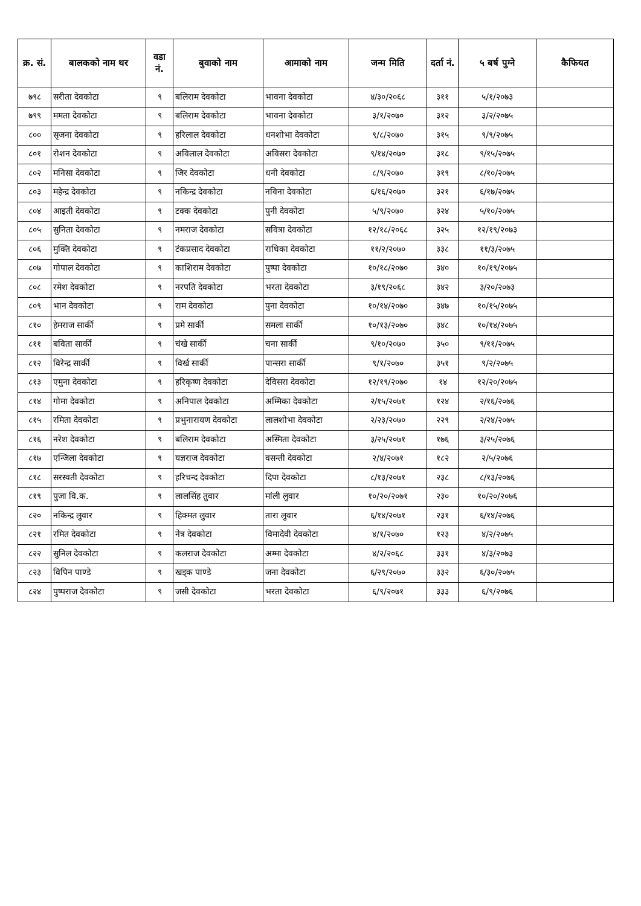| क्र. सं. | बालकको नाम थर | वडा नं. | बुवाको नाम | आमाको नाम | जन्म मिति | दर्ता नं. | ५ बर्ष पुग्ने | कैफियत |
| --- | --- | --- | --- | --- | --- | --- | --- | --- |
| ७९८ | सरीता देवकोटा | ९ | बलिराम देवकोटा | भावना देवकोटा | ४/३०/२०६८ | ३११ | ५/१/२०७३ | |
| ७९९ | ममता देवकोटा | ९ | बलिराम देवकोटा | भावना देवकोटा | ३/१/२०७० | ३१२ | ३/२/२०७५ | |
| ८०० | सृजना देवकोटा | ९ | हरिलाल देवकोटा | धनशोभा देवकोटा | ९/८/२०७० | ३१५ | ९/९/२०७५ | |
| ८०१ | रोशन देवकोटा | ९ | अविलाल देवकोटा | अविसरा देवकोटा | ९/१४/२०७० | ३१८ | ९/१५/२०७५ | |
| ८०२ | मनिसा देवकोटा | ९ | जिर देवकोटा | धनी देवकोटा | ८/९/२०७० | ३१९ | ८/१०/२०७५ | |
| ८०३ | महेन्द्र देवकोटा | ९ | नकिन्द्र देवकोटा | नविना देवकोटा | ६/१६/२०७० | ३२१ | ६/१७/२०७५ | |
| ८०४ | आइती देवकोटा | ९ | टक्क देवकोटा | पुनी देवकोटा | ५/९/२०७० | ३२४ | ५/१०/२०७५ | |
| ८०५ | सुनिता देवकोटा | ९ | नमराज देवकोटा | सवित्रा देवकोटा | १२/१८/२०६८ | ३२५ | १२/१९/२०७३ | |
| ८०६ | मुक्ति देवकोटा | ९ | टंकप्रसाद देवकोटा | राधिका देवकोटा | ११/२/२०७० | ३३८ | ११/३/२०७५ | |
| ८०७ | गोपाल देवकोटा | ९ | काशिराम देवकोटा | पुष्पा देवकोटा | १०/१८/२०७० | ३४० | १०/१९/२०७५ | |
| ८०८ | रमेश देवकोटा | ९ | नरपति देवकोटा | भरता देवकोटा | ३/१९/२०६८ | ३४२ | ३/२०/२०७३ | |
| ८०९ | भान देवकोटा | ९ | राम देवकोटा | पुना देवकोटा | १०/१४/२०७० | ३४७ | १०/१५/२०७५ | |
| ८१० | हेमराज सार्की | ९ | प्रमे सार्की | समला सार्की | १०/१३/२०७० | ३४८ | १०/१४/२०७५ | |
| ८११ | बविता सार्की | ९ | चंखे सार्की | चना सार्की | ९/१०/२०७० | ३५० | ९/११/२०७५ | |
| ८१२ | विरेन्द्र सार्की | ९ | विर्ख सार्की | पान्सरा सार्की | ९/१/२०७० | ३५१ | ९/२/२०७५ | |
| ८१३ | एमुना देवकोटा | ९ | हरिकृष्ण देवकोटा | देविसरा देवकोटा | १२/१९/२०७० | १४ | १२/२०/२०७५ | |
| ८१४ | गोमा देवकोटा | ९ | अनिपाल देवकोटा | अम्मिका देवकोटा | २/१५/२०७१ | १२४ | २/१६/२०७६ | |
| ८१५ | रमिता देवकोटा | ९ | प्रभुनारायण देवकोटा | लालशोभा देवकोटा | २/२३/२०७० | २२९ | २/२४/२०७५ | |
| ८१६ | नरेश देवकोटा | ९ | बलिराम देवकोटा | अस्मिता देवकोटा | ३/२५/२०७१ | १७६ | ३/२५/२०७६ | |
| ८१७ | एन्जिला देवकोटा | ९ | यज्ञराज देवकोटा | वसन्ती देवकोटा | २/४/२०७१ | १८२ | २/५/२०७६ | |
| ८१८ | सरस्वती देवकोटा | ९ | हरिचन्द देवकोटा | दिपा देवकोटा | ८/१३/२०७१ | २३८ | ८/१३/२०७६ | |
| ८१९ | पुजा वि.क. | ९ | लालसिंह तुवार | मांली लुवार | १०/२०/२०७१ | २३० | १०/२०/२०७६ | |
| ८२० | नकिन्द्र लुवार | ९ | हिक्मत लुवार | तारा लुवार | ६/१४/२०७१ | २३१ | ६/१४/२०७६ | |
| ८२१ | रमित देवकोटा | ९ | नेत्र देवकोटा | विमादेवी देवकोटा | ४/१/२०७० | १२३ | ४/२/२०७५ | |
| ८२२ | सुनिल देवकोटा | ९ | कलराज देवकोटा | अम्मा देवकोटा | ४/२/२०६८ | ३३१ | ४/३/२०७३ | |
| ८२३ | विपिन पाण्डे | ९ | खड्क पाण्डे | जना देवकोटा | ६/२९/२०७० | ३३२ | ६/३०/२०७५ | |
| ८२४ | पुष्पराज देवकोटा | ९ | जसी देवकोटा | भरता देवकोटा | ६/९/२०७१ | ३३३ | ६/९/२०७६ | |